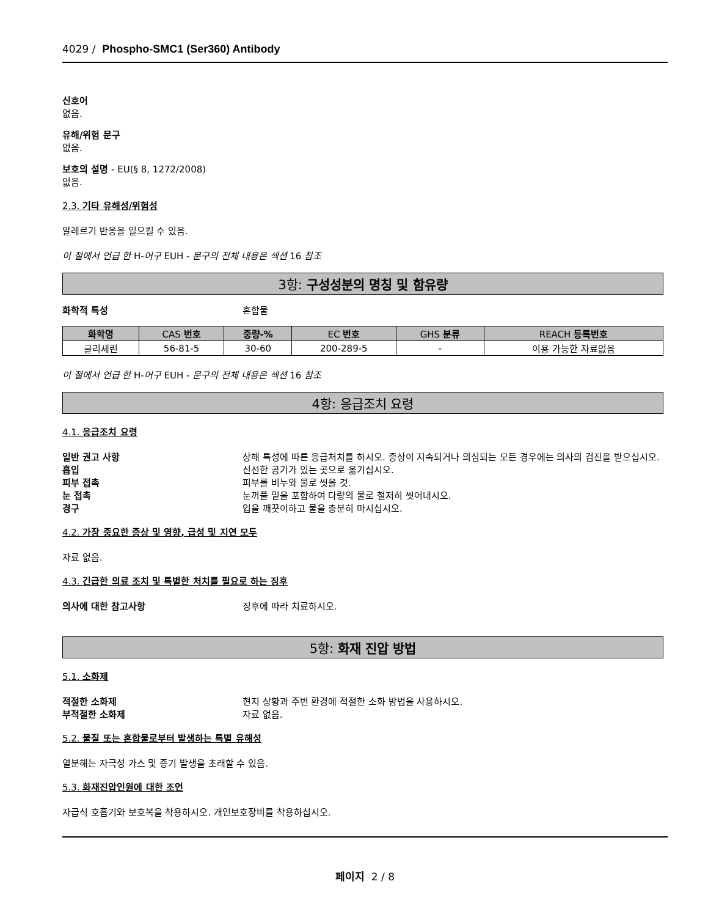4029 / Phospho-SMC1 (Ser360) Antibody
신호어
없음.
유해/위험 문구
없음.
보호의 설명 - EU(§ 8, 1272/2008)
없음.
2.3. 기타 유해성/위험성
알레르기 반응을 일으킬 수 있음.
이 절에서 언급 한 H-어구 EUH - 문구의 전체 내용은 섹션 16 참조
3항: 구성성분의 명칭 및 함유량
화학적 특성 혼합물
| 화학명 | CAS 번호 | 중량-% | EC 번호 | GHS 분류 | REACH 등록번호 |
| --- | --- | --- | --- | --- | --- |
| 글리세린 | 56-81-5 | 30-60 | 200-289-5 | - | 이용 가능한 자료없음 |
이 절에서 언급 한 H-어구 EUH - 문구의 전체 내용은 섹션 16 참조
4항: 응급조치 요령
4.1. 응급조치 요령
일반 권고 사항 상해 특성에 따른 응급처치를 하시오. 증상이 지속되거나 의심되는 모든 경우에는 의사의 검진을 받으십시오.
흡입 신선한 공기가 있는 곳으로 옮기십시오.
피부 접촉 피부를 비누와 물로 씻을 것.
눈 접촉 눈꺼풀 밑을 포함하여 다량의 물로 철저히 씻어내시오.
경구 입을 깨끗이하고 물을 충분히 마시십시오.
4.2. 가장 중요한 증상 및 영향, 급성 및 지연 모두
자료 없음.
4.3. 긴급한 의료 조치 및 특별한 처치를 필요로 하는 징후
의사에 대한 참고사항 징후에 따라 치료하시오.
5항: 화재 진압 방법
5.1. 소화제
적절한 소화제 현지 상황과 주변 환경에 적절한 소화 방법을 사용하시오.
부적절한 소화제 자료 없음.
5.2. 물질 또는 혼합물로부터 발생하는 특별 유해성
열분해는 자극성 가스 및 증기 발생을 초래할 수 있음.
5.3. 화재진압인원에 대한 조언
자급식 호흡기와 보호복을 착용하시오. 개인보호장비를 착용하십시오.
페이지 2 / 8